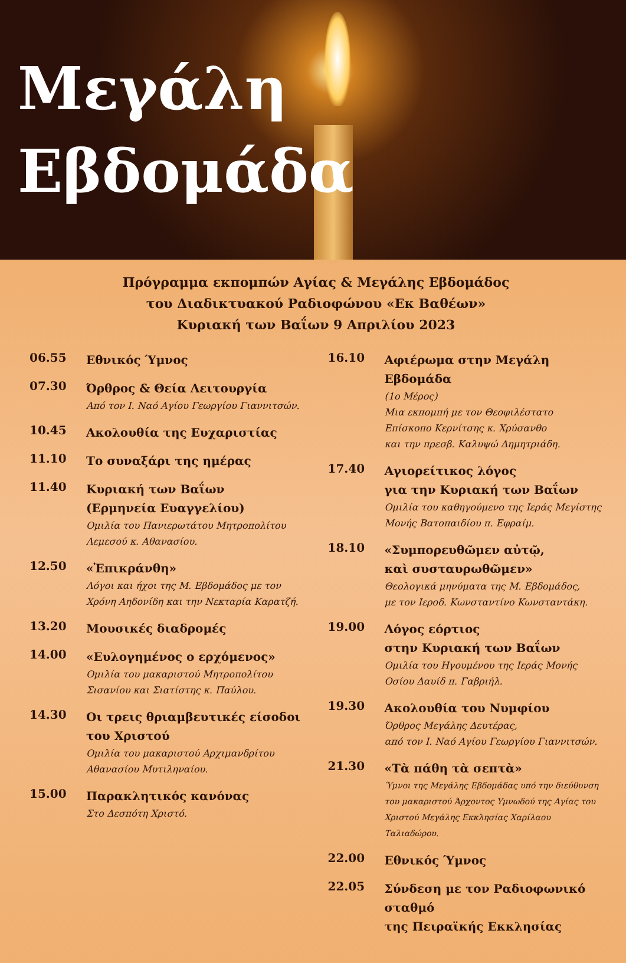Μεγάλη
Εβδομάδα
Πρόγραμμα εκπομπών Αγίας & Μεγάλης Εβδομάδος
του Διαδικτυακού Ραδιοφώνου «Εκ Βαθέων»
Κυριακή των Βαΐων 9 Απριλίου 2023
06.55
Εθνικός Ύμνος
07.30
Όρθρος & Θεία Λειτουργία
Από τον Ι. Ναό Αγίου Γεωργίου Γιαννιτσών.
10.45
Ακολουθία της Ευχαριστίας
11.10
Το συναξάρι της ημέρας
11.40
Κυριακή των Βαΐων
(Ερμηνεία Ευαγγελίου)
Ομιλία του Πανιερωτάτου Μητροπολίτου
Λεμεσού κ. Αθανασίου.
12.50
«Ἐπικράνθη»
Λόγοι και ήχοι της Μ. Εβδομάδος με τον
Χρόνη Αηδονίδη και την Νεκταρία Καρατζή.
13.20
Μουσικές διαδρομές
14.00
«Ευλογημένος ο ερχόμενος»
Ομιλία του μακαριστού Μητροπολίτου
Σισανίου και Σιατίστης κ. Παύλου.
14.30
Οι τρεις θριαμβευτικές είσοδοι
του Χριστού
Ομιλία του μακαριστού Αρχιμανδρίτου
Αθανασίου Μυτιληναίου.
15.00
Παρακλητικός κανόνας
Στο Δεσπότη Χριστό.
16.10
Αφιέρωμα στην Μεγάλη Εβδομάδα
(1ο Μέρος)
Μια εκπομπή με τον Θεοφιλέστατο
Επίσκοπο Κερνίτσης κ. Χρύσανθο
και την πρεσβ. Καλυψώ Δημητριάδη.
17.40
Αγιορείτικος λόγος
για την Κυριακή των Βαΐων
Ομιλία του καθηγούμενο της Ιεράς Μεγίστης
Μονής Βατοπαιδίου π. Εφραίμ.
18.10
«Συμπορευθῶμεν αὐτῷ,
καὶ συσταυρωθῶμεν»
Θεολογικά μηνύματα της Μ. Εβδομάδος,
με τον Ιεροδ. Κωνσταντίνο Κωνσταντάκη.
19.00
Λόγος εόρτιος
στην Κυριακή των Βαΐων
Ομιλία του Ηγουμένου της Ιεράς Μονής
Οσίου Δαυίδ π. Γαβριήλ.
19.30
Ακολουθία του Νυμφίου
Όρθρος Μεγάλης Δευτέρας,
από τον Ι. Ναό Αγίου Γεωργίου Γιαννιτσών.
21.30
«Τὰ πάθη τὰ σεπτὰ»
Ύμνοι της Μεγάλης Εβδομάδας υπό την διεύθυνση
του μακαριστού Άρχοντος Υμνωδού της Αγίας του
Χριστού Μεγάλης Εκκλησίας Χαρίλαου Ταλιαδώρου.
22.00
Εθνικός Ύμνος
22.05
Σύνδεση με τον Ραδιοφωνικό σταθμό
της Πειραϊκής Εκκλησίας